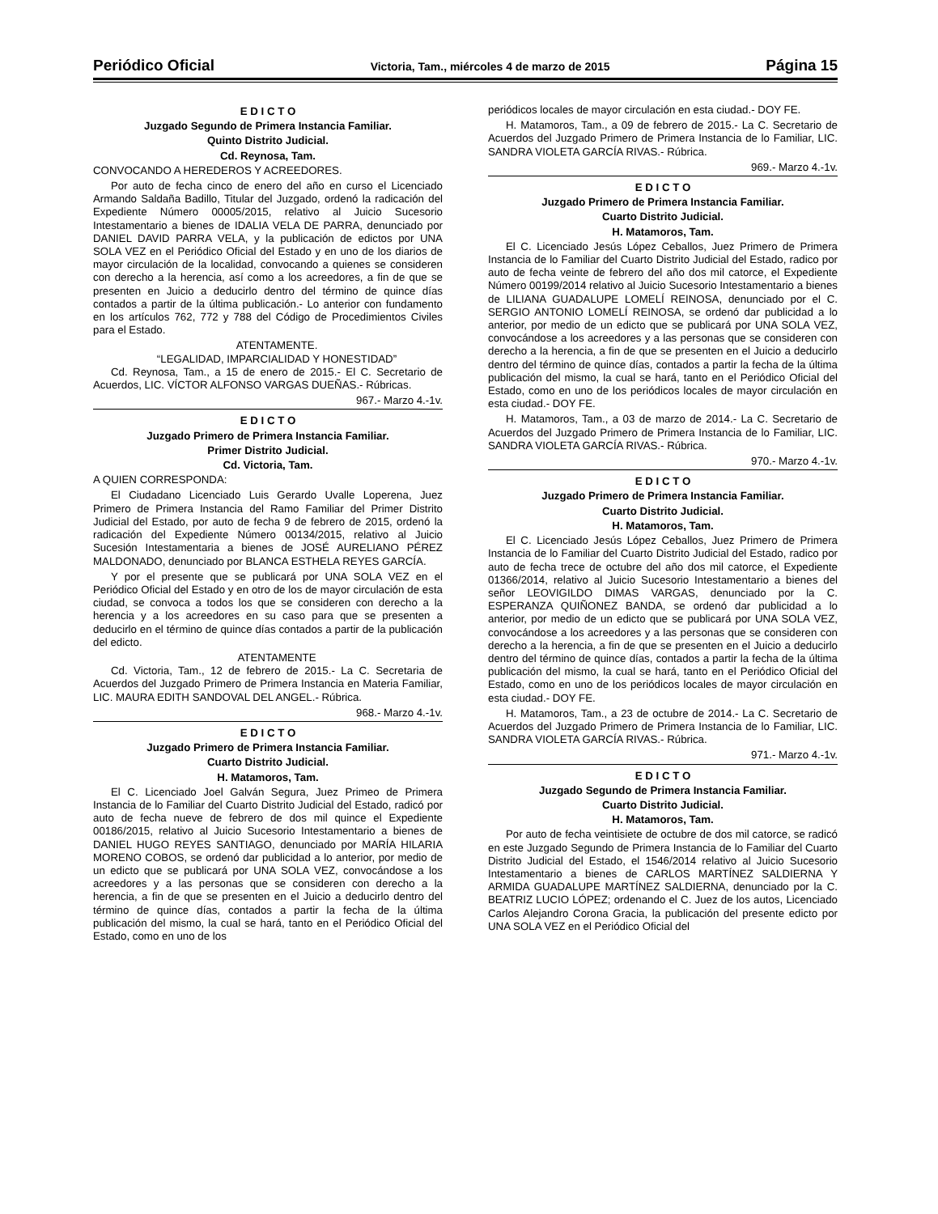Periódico Oficial Victoria, Tam., miércoles 4 de marzo de 2015 Página 15
E D I C T O
Juzgado Segundo de Primera Instancia Familiar.
Quinto Distrito Judicial.
Cd. Reynosa, Tam.
CONVOCANDO A HEREDEROS Y ACREEDORES.
Por auto de fecha cinco de enero del año en curso el Licenciado Armando Saldaña Badillo, Titular del Juzgado, ordenó la radicación del Expediente Número 00005/2015, relativo al Juicio Sucesorio Intestamentario a bienes de IDALIA VELA DE PARRA, denunciado por DANIEL DAVID PARRA VELA, y la publicación de edictos por UNA SOLA VEZ en el Periódico Oficial del Estado y en uno de los diarios de mayor circulación de la localidad, convocando a quienes se consideren con derecho a la herencia, así como a los acreedores, a fin de que se presenten en Juicio a deducirlo dentro del término de quince días contados a partir de la última publicación.- Lo anterior con fundamento en los artículos 762, 772 y 788 del Código de Procedimientos Civiles para el Estado.
ATENTAMENTE.
“LEGALIDAD, IMPARCIALIDAD Y HONESTIDAD”
Cd. Reynosa, Tam., a 15 de enero de 2015.- El C. Secretario de Acuerdos, LIC. VÍCTOR ALFONSO VARGAS DUEÑAS.- Rúbricas.
967.- Marzo 4.-1v.
E D I C T O
Juzgado Primero de Primera Instancia Familiar.
Primer Distrito Judicial.
Cd. Victoria, Tam.
A QUIEN CORRESPONDA:
El Ciudadano Licenciado Luis Gerardo Uvalle Loperena, Juez Primero de Primera Instancia del Ramo Familiar del Primer Distrito Judicial del Estado, por auto de fecha 9 de febrero de 2015, ordenó la radicación del Expediente Número 00134/2015, relativo al Juicio Sucesión Intestamentaria a bienes de JOSÉ AURELIANO PÉREZ MALDONADO, denunciado por BLANCA ESTHELA REYES GARCÍA.
Y por el presente que se publicará por UNA SOLA VEZ en el Periódico Oficial del Estado y en otro de los de mayor circulación de esta ciudad, se convoca a todos los que se consideren con derecho a la herencia y a los acreedores en su caso para que se presenten a deducirlo en el término de quince días contados a partir de la publicación del edicto.
ATENTAMENTE
Cd. Victoria, Tam., 12 de febrero de 2015.- La C. Secretaria de Acuerdos del Juzgado Primero de Primera Instancia en Materia Familiar, LIC. MAURA EDITH SANDOVAL DEL ANGEL.- Rúbrica.
968.- Marzo 4.-1v.
E D I C T O
Juzgado Primero de Primera Instancia Familiar.
Cuarto Distrito Judicial.
H. Matamoros, Tam.
El C. Licenciado Joel Galván Segura, Juez Primeo de Primera Instancia de lo Familiar del Cuarto Distrito Judicial del Estado, radicó por auto de fecha nueve de febrero de dos mil quince el Expediente 00186/2015, relativo al Juicio Sucesorio Intestamentario a bienes de DANIEL HUGO REYES SANTIAGO, denunciado por MARÍA HILARIA MORENO COBOS, se ordenó dar publicidad a lo anterior, por medio de un edicto que se publicará por UNA SOLA VEZ, convocándose a los acreedores y a las personas que se consideren con derecho a la herencia, a fin de que se presenten en el Juicio a deducirlo dentro del término de quince días, contados a partir la fecha de la última publicación del mismo, la cual se hará, tanto en el Periódico Oficial del Estado, como en uno de los
periódicos locales de mayor circulación en esta ciudad.- DOY FE.
H. Matamoros, Tam., a 09 de febrero de 2015.- La C. Secretario de Acuerdos del Juzgado Primero de Primera Instancia de lo Familiar, LIC. SANDRA VIOLETA GARCÍA RIVAS.- Rúbrica.
969.- Marzo 4.-1v.
E D I C T O
Juzgado Primero de Primera Instancia Familiar.
Cuarto Distrito Judicial.
H. Matamoros, Tam.
El C. Licenciado Jesús López Ceballos, Juez Primero de Primera Instancia de lo Familiar del Cuarto Distrito Judicial del Estado, radico por auto de fecha veinte de febrero del año dos mil catorce, el Expediente Número 00199/2014 relativo al Juicio Sucesorio Intestamentario a bienes de LILIANA GUADALUPE LOMELÍ REINOSA, denunciado por el C. SERGIO ANTONIO LOMELÍ REINOSA, se ordenó dar publicidad a lo anterior, por medio de un edicto que se publicará por UNA SOLA VEZ, convocándose a los acreedores y a las personas que se consideren con derecho a la herencia, a fin de que se presenten en el Juicio a deducirlo dentro del término de quince días, contados a partir la fecha de la última publicación del mismo, la cual se hará, tanto en el Periódico Oficial del Estado, como en uno de los periódicos locales de mayor circulación en esta ciudad.- DOY FE.
H. Matamoros, Tam., a 03 de marzo de 2014.- La C. Secretario de Acuerdos del Juzgado Primero de Primera Instancia de lo Familiar, LIC. SANDRA VIOLETA GARCÍA RIVAS.- Rúbrica.
970.- Marzo 4.-1v.
E D I C T O
Juzgado Primero de Primera Instancia Familiar.
Cuarto Distrito Judicial.
H. Matamoros, Tam.
El C. Licenciado Jesús López Ceballos, Juez Primero de Primera Instancia de lo Familiar del Cuarto Distrito Judicial del Estado, radico por auto de fecha trece de octubre del año dos mil catorce, el Expediente 01366/2014, relativo al Juicio Sucesorio Intestamentario a bienes del señor LEOVIGILDO DIMAS VARGAS, denunciado por la C. ESPERANZA QUIÑONEZ BANDA, se ordenó dar publicidad a lo anterior, por medio de un edicto que se publicará por UNA SOLA VEZ, convocándose a los acreedores y a las personas que se consideren con derecho a la herencia, a fin de que se presenten en el Juicio a deducirlo dentro del término de quince días, contados a partir la fecha de la última publicación del mismo, la cual se hará, tanto en el Periódico Oficial del Estado, como en uno de los periódicos locales de mayor circulación en esta ciudad.- DOY FE.
H. Matamoros, Tam., a 23 de octubre de 2014.- La C. Secretario de Acuerdos del Juzgado Primero de Primera Instancia de lo Familiar, LIC. SANDRA VIOLETA GARCÍA RIVAS.- Rúbrica.
971.- Marzo 4.-1v.
E D I C T O
Juzgado Segundo de Primera Instancia Familiar.
Cuarto Distrito Judicial.
H. Matamoros, Tam.
Por auto de fecha veintisiete de octubre de dos mil catorce, se radicó en este Juzgado Segundo de Primera Instancia de lo Familiar del Cuarto Distrito Judicial del Estado, el 1546/2014 relativo al Juicio Sucesorio Intestamentario a bienes de CARLOS MARTÍNEZ SALDIERNA Y ARMIDA GUADALUPE MARTÍNEZ SALDIERNA, denunciado por la C. BEATRIZ LUCIO LÓPEZ; ordenando el C. Juez de los autos, Licenciado Carlos Alejandro Corona Gracia, la publicación del presente edicto por UNA SOLA VEZ en el Periódico Oficial del